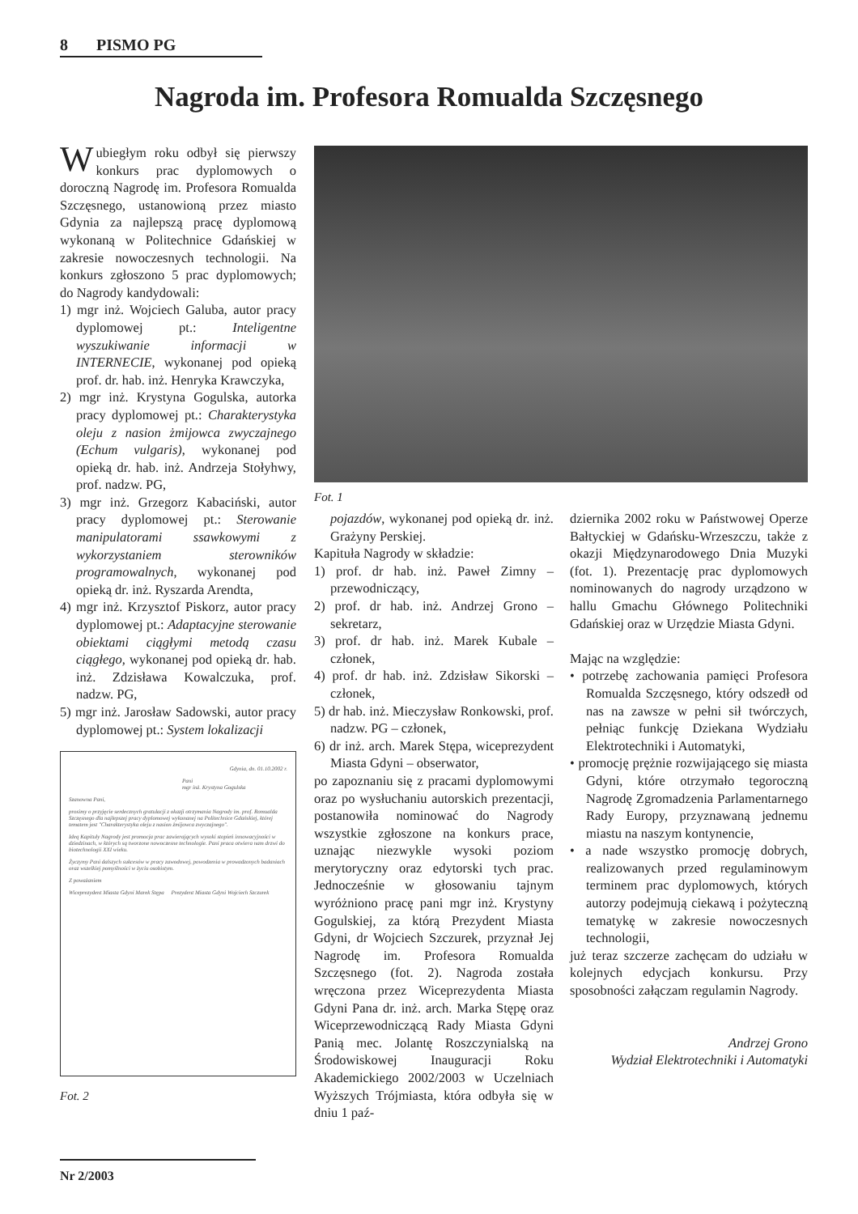8 PISMO PG
Nagroda im. Profesora Romualda Szczęsnego
W ubiegłym roku odbył się pierwszy konkurs prac dyplomowych o doroczną Nagrodę im. Profesora Romualda Szczęsnego, ustanowioną przez miasto Gdynia za najlepszą pracę dyplomową wykonaną w Politechnice Gdańskiej w zakresie nowoczesnych technologii. Na konkurs zgłoszono 5 prac dyplomowych; do Nagrody kandydowali:
1) mgr inż. Wojciech Galuba, autor pracy dyplomowej pt.: Inteligentne wyszukiwanie informacji w INTERNECIE, wykonanej pod opieką prof. dr. hab. inż. Henryka Krawczyka,
2) mgr inż. Krystyna Gogulska, autorka pracy dyplomowej pt.: Charakterystyka oleju z nasion żmijowca zwyczajnego (Echum vulgaris), wykonanej pod opieką dr. hab. inż. Andrzeja Stołyhwy, prof. nadzw. PG,
3) mgr inż. Grzegorz Kabaciński, autor pracy dyplomowej pt.: Sterowanie manipulatorami ssawkowymi z wykorzystaniem sterowników programowalnych, wykonanej pod opieką dr. inż. Ryszarda Arendta,
4) mgr inż. Krzysztof Piskorz, autor pracy dyplomowej pt.: Adaptacyjne sterowanie obiektami ciągłymi metodą czasu ciągłego, wykonanej pod opieką dr. hab. inż. Zdzisława Kowalczuka, prof. nadzw. PG,
5) mgr inż. Jarosław Sadowski, autor pracy dyplomowej pt.: System lokalizacji
Fot. 1
Gdynia, dn. 01.10.2002 r.
Pani
mgr inż. Krystyna Gogulska
Szanowna Pani,
prosimy o przyjęcie serdecznych gratulacji z okazji otrzymania Nagrody im. prof. Romualda Szczęsnego dla najlepszej pracy dyplomowej wykonanej na Politechnice Gdańskiej, której tematem jest "Charakterystyka oleju z nasion żmijowca zwyczajnego".
Ideą Kapituły Nagrody jest promocja prac zawierających wysoki stopień innowacyjności w dziedzinach, w których są tworzone nowoczesne technologie. Pani praca otwiera nam drzwi do biotechnologii XXI wieku.
Życzymy Pani dalszych sukcesów w pracy zawodowej, powodzenia w prowadzonych badaniach oraz wszelkiej pomyślności w życiu osobistym.
Z poważaniem
Wiceprezydent Miasta Gdyni Marek Stępa Prezydent Miasta Gdyni Wojciech Szczurek
Fot. 2
pojazdów, wykonanej pod opieką dr. inż. Grażyny Perskiej.
Kapituła Nagrody w składzie:
1) prof. dr hab. inż. Paweł Zimny – przewodniczący,
2) prof. dr hab. inż. Andrzej Grono – sekretarz,
3) prof. dr hab. inż. Marek Kubale – członek,
4) prof. dr hab. inż. Zdzisław Sikorski – członek,
5) dr hab. inż. Mieczysław Ronkowski, prof. nadzw. PG – członek,
6) dr inż. arch. Marek Stępa, wiceprezydent Miasta Gdyni – obserwator,
po zapoznaniu się z pracami dyplomowymi oraz po wysłuchaniu autorskich prezentacji, postanowiła nominować do Nagrody wszystkie zgłoszone na konkurs prace, uznając niezwykle wysoki poziom merytoryczny oraz edytorski tych prac. Jednocześnie w głosowaniu tajnym wyróżniono pracę pani mgr inż. Krystyny Gogulskiej, za którą Prezydent Miasta Gdyni, dr Wojciech Szczurek, przyznał Jej Nagrodę im. Profesora Romualda Szczęsnego (fot. 2). Nagroda została wręczona przez Wiceprezydenta Miasta Gdyni Pana dr. inż. arch. Marka Stępę oraz Wiceprzewodniczącą Rady Miasta Gdyni Panią mec. Jolantę Roszczynialską na Środowiskowej Inauguracji Roku Akademickiego 2002/2003 w Uczelniach Wyższych Trójmiasta, która odbyła się w dniu 1 paź-
dziernika 2002 roku w Państwowej Operze Bałtyckiej w Gdańsku-Wrzeszczu, także z okazji Międzynarodowego Dnia Muzyki (fot. 1). Prezentację prac dyplomowych nominowanych do nagrody urządzono w hallu Gmachu Głównego Politechniki Gdańskiej oraz w Urzędzie Miasta Gdyni.
Mając na względzie:
• potrzebę zachowania pamięci Profesora Romualda Szczęsnego, który odszedł od nas na zawsze w pełni sił twórczych, pełniąc funkcję Dziekana Wydziału Elektrotechniki i Automatyki,
• promocję prężnie rozwijającego się miasta Gdyni, które otrzymało tegoroczną Nagrodę Zgromadzenia Parlamentarnego Rady Europy, przyznawaną jednemu miastu na naszym kontynencie,
• a nade wszystko promocję dobrych, realizowanych przed regulaminowym terminem prac dyplomowych, których autorzy podejmują ciekawą i pożyteczną tematykę w zakresie nowoczesnych technologii,
już teraz szczerze zachęcam do udziału w kolejnych edycjach konkursu. Przy sposobności załączam regulamin Nagrody.
Andrzej Grono
Wydział Elektrotechniki i Automatyki
Nr 2/2003